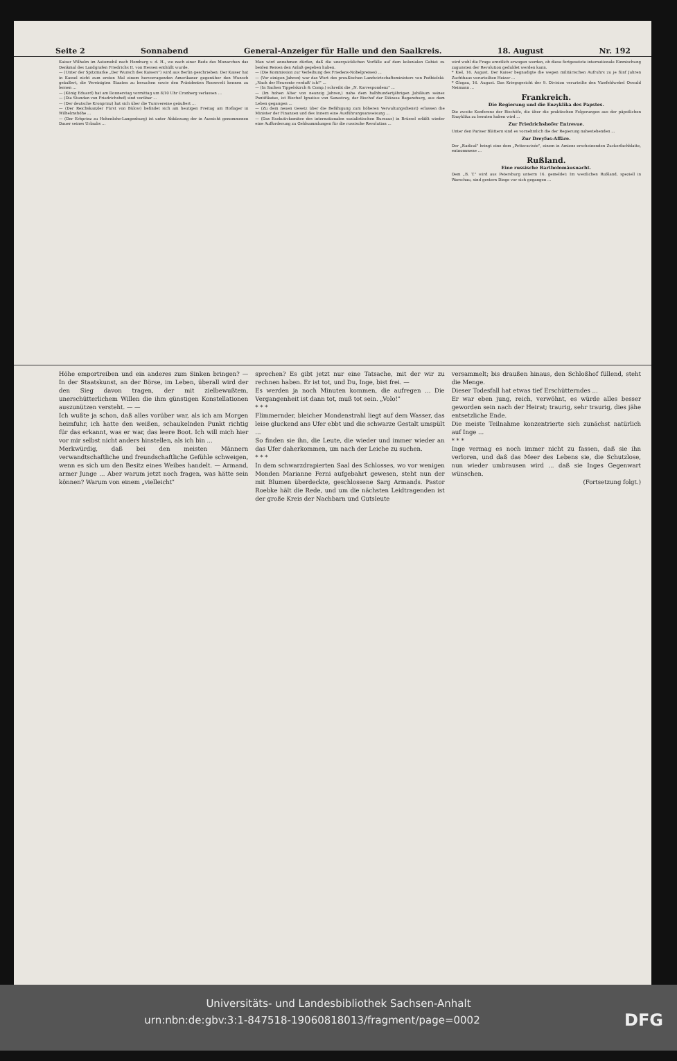Seite 2 Sonnabend General-Anzeiger für Halle und den Saalkreis. 18. August Nr. 192
Kaiser Wilhelm im Automobil nach Homburg v. d. H., wo nach einer Rede des Monarchen das Denkmal des Landgrafen Friedrichs II. von Hessen enthüllt wurde.
— (Unter der Spitzmarke „Der Wunsch des Kaisers") wird aus Berlin geschrieben: Der Kaiser hat in Kassel nicht zum ersten Mal einem hervorragenden Amerikaner gegenüber den Wunsch geäußert, die Vereinigten Staaten zu besuchen sowie den Präsidenten Roosevelt kennen zu lernen ...
— (König Eduard) hat am Donnerstag vormittag um 8/10 Uhr Cronberg verlassen ...
— (Die Stunden von Friedrichshof) sind vorüber ...
— (Der deutsche Kronprinz) hat sich über die Turnvereine geäußert ...
— (Der Reichskanzler Fürst von Bülow) befindet sich am heutigen Freitag am Hoflager in Wilhelmshöhe ...
— (Der Erbprinz zu Hohenlohe-Langenburg) ist unter Abkürzung der in Aussicht genommenen Dauer seines Urlaubs ...
Man wird annehmen dürfen, daß die unerquicklichen Vorfälle auf dem kolonialen Gebiet zu beiden Reisen den Anlaß gegeben haben.
— (Die Kommission zur Verleihung des Friedens-Nobelpreises) ...
— (Vor einigen Jahren) war das Wort des preußischen Landwirtschaftsministers von Podbielski: „Nach der Heuernte verduft' ich!" ...
— (In Sachen Tippelskirch & Comp.) schreibt die „N. Korrespondenz" ...
— (Im hohen Alter von neunzig Jahren,) nahe dem halbhundertjährigen Jubiläum seines Pontifikates, ist Bischof Ignatius von Senestrey, der Bischof der Diözese Regensburg, aus dem Leben gegangen ...
— (Zu dem neuen Gesetz über die Befähigung zum höheren Verwaltungsdienst) erlassen die Minister der Finanzen und des Innern eine Ausführungsanweisung ...
— (Das Exekutivkomitee des internationalen sozialistischen Bureaus) in Brüssel erläßt wieder eine Aufforderung zu Geldsammlungen für die russische Revolution ...
wird wohl die Frage ernstlich erwogen werden, ob diese fortgesetzte internationale Einmischung zugunsten der Revolution geduldet werden kann.
* Kiel, 16. August. Der Kaiser begnadigte die wegen militärischen Aufruhrs zu je fünf Jahren Zuchthaus verurteilten Heizer ...
* Glogau, 16. August. Das Kriegsgericht der 9. Division verurteilte den Vizefeldwebel Oswald Neimann ...
Frankreich.
Die Regierung und die Enzyklika des Papstes.
Die zweite Konferenz der Bischöfe, die über die praktischen Folgerungen aus der päpstlichen Enzyklika zu beraten haben wird ...
Zur Friedrichshofer Entrevue.
Unter den Pariser Blättern sind es vornehmlich die der Regierung nahestehenden ...
Zur Dreyfus-Affäre.
Der „Radical" bringt eine dem „Petteravisée", einem in Amiens erscheinenden Zuckerfachblatte, entnommene ...
Rußland.
Eine russische Bartholomäusnacht.
Dem „B. T." wird aus Petersburg unterm 16. gemeldet: Im westlichen Rußland, speziell in Warschau, sind gestern Dinge vor sich gegangen ...
Höhe emportreiben und ein anderes zum Sinken bringen? — In der Staatskunst, an der Börse, im Leben, überall wird der den Sieg davon tragen, der mit zielbewußtem, unerschütterlichem Willen die ihm günstigen Konstellationen auszunützen versteht. — —
Ich wußte ja schon, daß alles vorüber war, als ich am Morgen heimfuhr, ich hatte den weißen, schaukelnden Punkt richtig für das erkannt, was er war, das leere Boot. Ich will mich hier vor mir selbst nicht anders hinstellen, als ich bin ...
Merkwürdig, daß bei den meisten Männern verwandtschaftliche und freundschaftliche Gefühle schweigen, wenn es sich um den Besitz eines Weibes handelt. — Armand, armer Junge ... Aber warum jetzt noch fragen, was hätte sein können? Warum von einem „vielleicht"
sprechen? Es gibt jetzt nur eine Tatsache, mit der wir zu rechnen haben. Er ist tot, und Du, Inge, bist frei. —
Es werden ja noch Minuten kommen, die aufregen ... Die Vergangenheit ist dann tot, muß tot sein. „Volo!"
* * *
Flimmernder, bleicher Mondenstrahl liegt auf dem Wasser, das leise gluckend ans Ufer ebbt und die schwarze Gestalt umspült ...
So finden sie ihn, die Leute, die wieder und immer wieder an das Ufer daherkommen, um nach der Leiche zu suchen.
* * *
In dem schwarzdrapierten Saal des Schlosses, wo vor wenigen Monden Marianne Ferni aufgebahrt gewesen, steht nun der mit Blumen überdeckte, geschlossene Sarg Armands. Pastor Roebke hält die Rede, und um die nächsten Leidtragenden ist der große Kreis der Nachbarn und Gutsleute
versammelt; bis draußen hinaus, den Schloßhof füllend, steht die Menge.
Dieser Todesfall hat etwas tief Erschütterndes ...
Er war eben jung, reich, verwöhnt, es würde alles besser geworden sein nach der Heirat; traurig, sehr traurig, dies jähe entsetzliche Ende.
Die meiste Teilnahme konzentrierte sich zunächst natürlich auf Inge ...
* * *
Inge vermag es noch immer nicht zu fassen, daß sie ihn verloren, und daß das Meer des Lebens sie, die Schutzlose, nun wieder umbrausen wird ... daß sie Inges Gegenwart wünschen.
(Fortsetzung folgt.)
Universitäts- und Landesbibliothek Sachsen-Anhalt
urn:nbn:de:gbv:3:1-847518-19060818013/fragment/page=0002 DFG